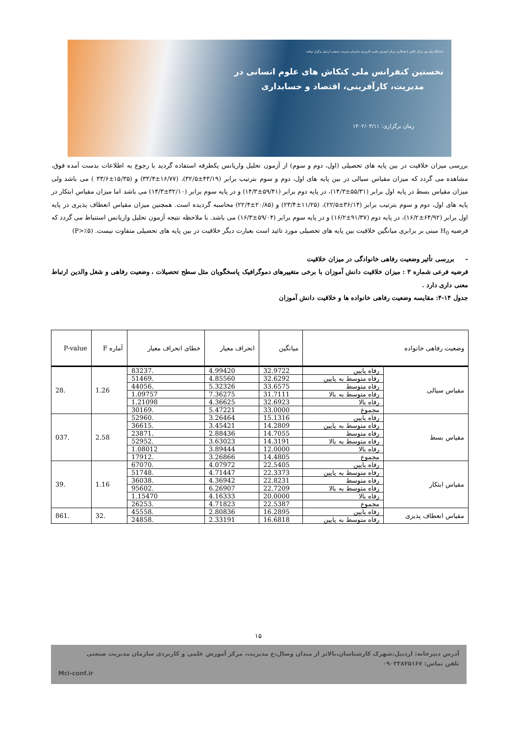دانشگاه پیام نور مرکز نالش با همکاری مرکز آموزش علمی کاربردی سازمان مدیریت صنعتی اردبیل برگزار میکند:
نخستین کنفرانس ملی کنکاش های علوم انسانی در
مدیریت، کارآفرینی، اقتصاد و حسابداری
زمان برگزاری: ۱۴۰۲/۰۳/۱۱
بررسی میزان خلاقیت در بین پایه های تحصیلی (اول، دوم و سوم) از آزمون تحلیل واریانس یکطرفه استفاده گردید با رجوع به اطلاعات بدست آمده فوق، مشاهده می گردد که میزان مقیاس سیالی در بین پایه های اول، دوم و سوم بترتیب برابر (۴۳/۱۹±۳۲/۵)، (۱۶/۷۷±۳۳/۴) و (۱۵/۳۵±۳۳/۶ ) می باشد ولی میزان مقیاس بسط در پایه اول برابر (۵۵/۳۱±۱۴/۳)، در پایه دوم برابر (۵۹/۴۱±۱۴/۳) و در پایه سوم برابر (۳۲/۱۰±۱۴/۳) می باشد اما میزان مقیاس ابتکار در پایه های اول، دوم و سوم بترتیب برابر (۳۶/۱۴±۲۲/۵)، (۱۱/۲۵±۲۳/۴) و (۲۰/۸۵±۲۲/۴) محاسبه گردیده است. همچنین میزان مقیاس انعطاف پذیری در پایه اول برابر (۶۴/۹۲±۱۶/۲)، در پایه دوم (۹۱/۳۷±۱۶/۲) و در پایه سوم برابر (۵۹/۰۴±۱۶/۳) می باشد. با ملاحظه نتیجه آزمون تحلیل واریانس استنباط می گردد که فرضیه H<sub>0</sub> مبنی بر برابری میانگین خلاقیت بین پایه های تحصیلی مورد تائید است بعبارت دیگر خلاقیت در بین پایه های تحصیلی متفاوت نیست. (P>٪۵)
- بررسی تأثیر وضعیت رفاهی خانوادگی در میزان خلاقیت
فرضیه فرعی شماره ۳ : میزان خلاقیت دانش آموزان با برخی متغییرهای دموگرافیک پاسخگویان مثل سطح تحصیلات ، وضعیت رفاهی و شغل والدین ارتباط معنی داری دارد .
جدول ۱۴-۴: مقایسه وضعیت رفاهی خانواده ها و خلاقیت دانش آموزان
| وضعیت رفاهی خانواده | | میانگین | انحراف معیار | خطای انحراف معیار | آماره F | P-value |
| --- | --- | --- | --- | --- | --- | --- |
| مقیاس سیالی | رفاه پایین | 32.9722 | 4.99420 | .83237 | 1.26 | .28 |
| | رفاه متوسط به پایین | 32.6292 | 4.85560 | .51469 | | |
| | رفاه متوسط | 33.6575 | 5.32326 | .44056 | | |
| | رفاه متوسط به بالا | 31.7111 | 7.36275 | 1.09757 | | |
| | رفاه بالا | 32.6923 | 4.36625 | 1.21098 | | |
| | مجموع | 33.0000 | 5.47221 | .30169 | | |
| مقیاس بسط | رفاه پایین | 15.1316 | 3.26464 | .52960 | 2.58 | .037 |
| | رفاه متوسط به پایین | 14.2809 | 3.45421 | .36615 | | |
| | رفاه متوسط | 14.7055 | 2.88436 | .23871 | | |
| | رفاه متوسط به بالا | 14.3191 | 3.63023 | .52952 | | |
| | رفاه بالا | 12.0000 | 3.89444 | 1.08012 | | |
| | مجموع | 14.4805 | 3.26866 | .17912 | | |
| مقیاس ابتکار | رفاه پایین | 22.5405 | 4.07972 | .67070 | 1.16 | .39 |
| | رفاه متوسط به پایین | 22.3373 | 4.71447 | .51748 | | |
| | رفاه متوسط | 22.8231 | 4.36942 | .36038 | | |
| | رفاه متوسط به بالا | 22.7209 | 6.26907 | .95602 | | |
| | رفاه بالا | 20.0000 | 4.16333 | 1.15470 | | |
| | مجموع | 22.5387 | 4.71823 | .26253 | | |
| مقیاس انعطاف پذیری | رفاه پایین | 16.2895 | 2.80836 | .45558 | .32 | .861 |
| | رفاه متوسط به پایین | 16.6818 | 2.33191 | .24858 | | |
۱۵
آدرس دبیرخانه: اردبیل،شهرک کارشناسان،بالاتر از میدان وصال،خ مدیریت، مرکز آموزش علمی و کاربردی سازمان مدیریت صنعتی
تلفن تماس: ۰۹۰۳۳۸۴۵۱۶۷
Mci-conf.ir